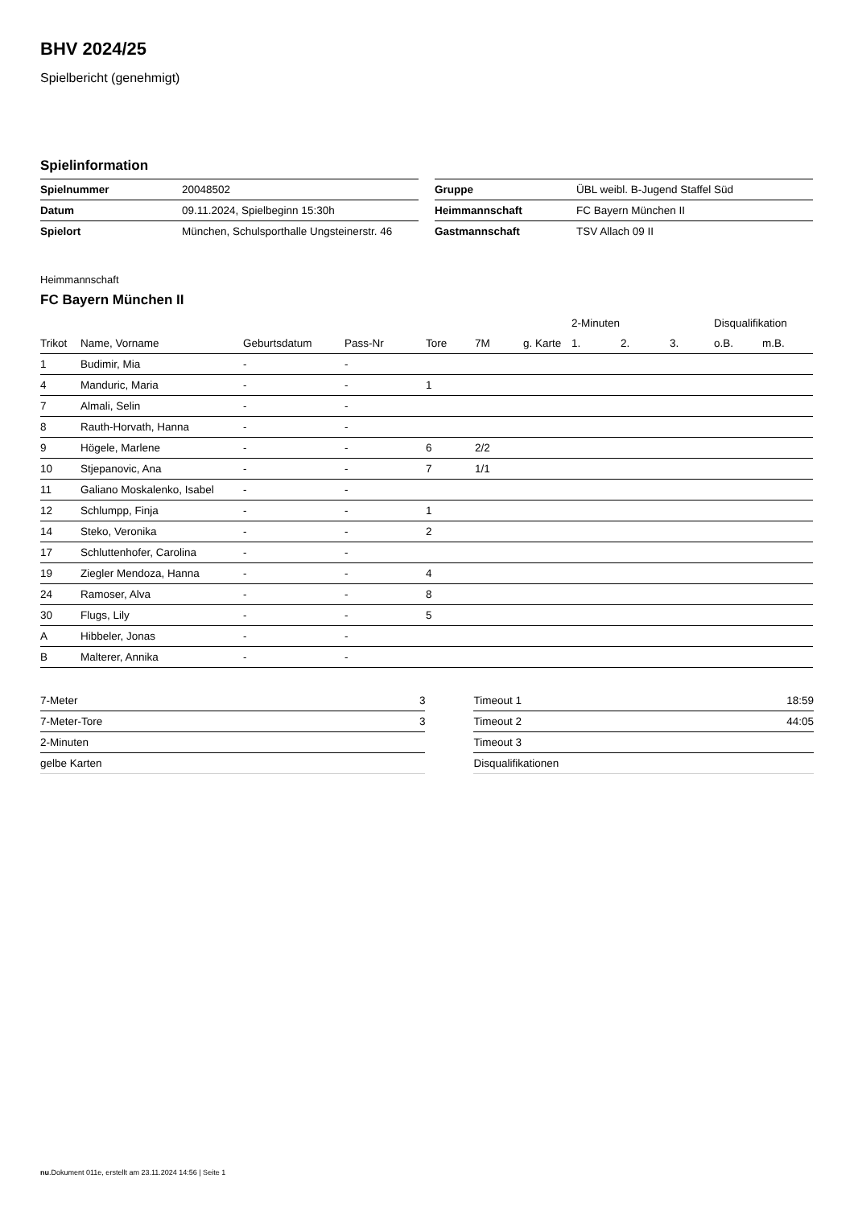BHV 2024/25
Spielbericht (genehmigt)
Spielinformation
| Spielnummer | 20048502 |
| Datum | 09.11.2024, Spielbeginn 15:30h |
| Spielort | München, Schulsporthalle Ungsteinerstr. 46 |
| Gruppe | ÜBL weibl. B-Jugend Staffel Süd |
| Heimmannschaft | FC Bayern München II |
| Gastmannschaft | TSV Allach 09 II |
Heimmannschaft
FC Bayern München II
| | | | | | | | 2-Minuten | | | Disqualifikation | |
| --- | --- | --- | --- | --- | --- | --- | --- | --- | --- | --- | --- |
| Trikot | Name, Vorname | Geburtsdatum | Pass-Nr | Tore | 7M | g. Karte | 1. | 2. | 3. | o.B. | m.B. |
| 1 | Budimir, Mia | - | - | | | | | | | | |
| 4 | Manduric, Maria | - | - | 1 | | | | | | | |
| 7 | Almali, Selin | - | - | | | | | | | | |
| 8 | Rauth-Horvath, Hanna | - | - | | | | | | | | |
| 9 | Högele, Marlene | - | - | 6 | 2/2 | | | | | | |
| 10 | Stjepanovic, Ana | - | - | 7 | 1/1 | | | | | | |
| 11 | Galiano Moskalenko, Isabel | - | - | | | | | | | | |
| 12 | Schlumpp, Finja | - | - | 1 | | | | | | | |
| 14 | Steko, Veronika | - | - | 2 | | | | | | | |
| 17 | Schluttenhofer, Carolina | - | - | | | | | | | | |
| 19 | Ziegler Mendoza, Hanna | - | - | 4 | | | | | | | |
| 24 | Ramoser, Alva | - | - | 8 | | | | | | | |
| 30 | Flugs, Lily | - | - | 5 | | | | | | | |
| A | Hibbeler, Jonas | - | - | | | | | | | | |
| B | Malterer, Annika | - | - | | | | | | | | |
| 7-Meter | 3 |
| 7-Meter-Tore | 3 |
| 2-Minuten | |
| gelbe Karten | |
| Timeout 1 | 18:59 |
| Timeout 2 | 44:05 |
| Timeout 3 | |
| Disqualifikationen | |
nu.Dokument 011e, erstellt am 23.11.2024 14:56 | Seite 1